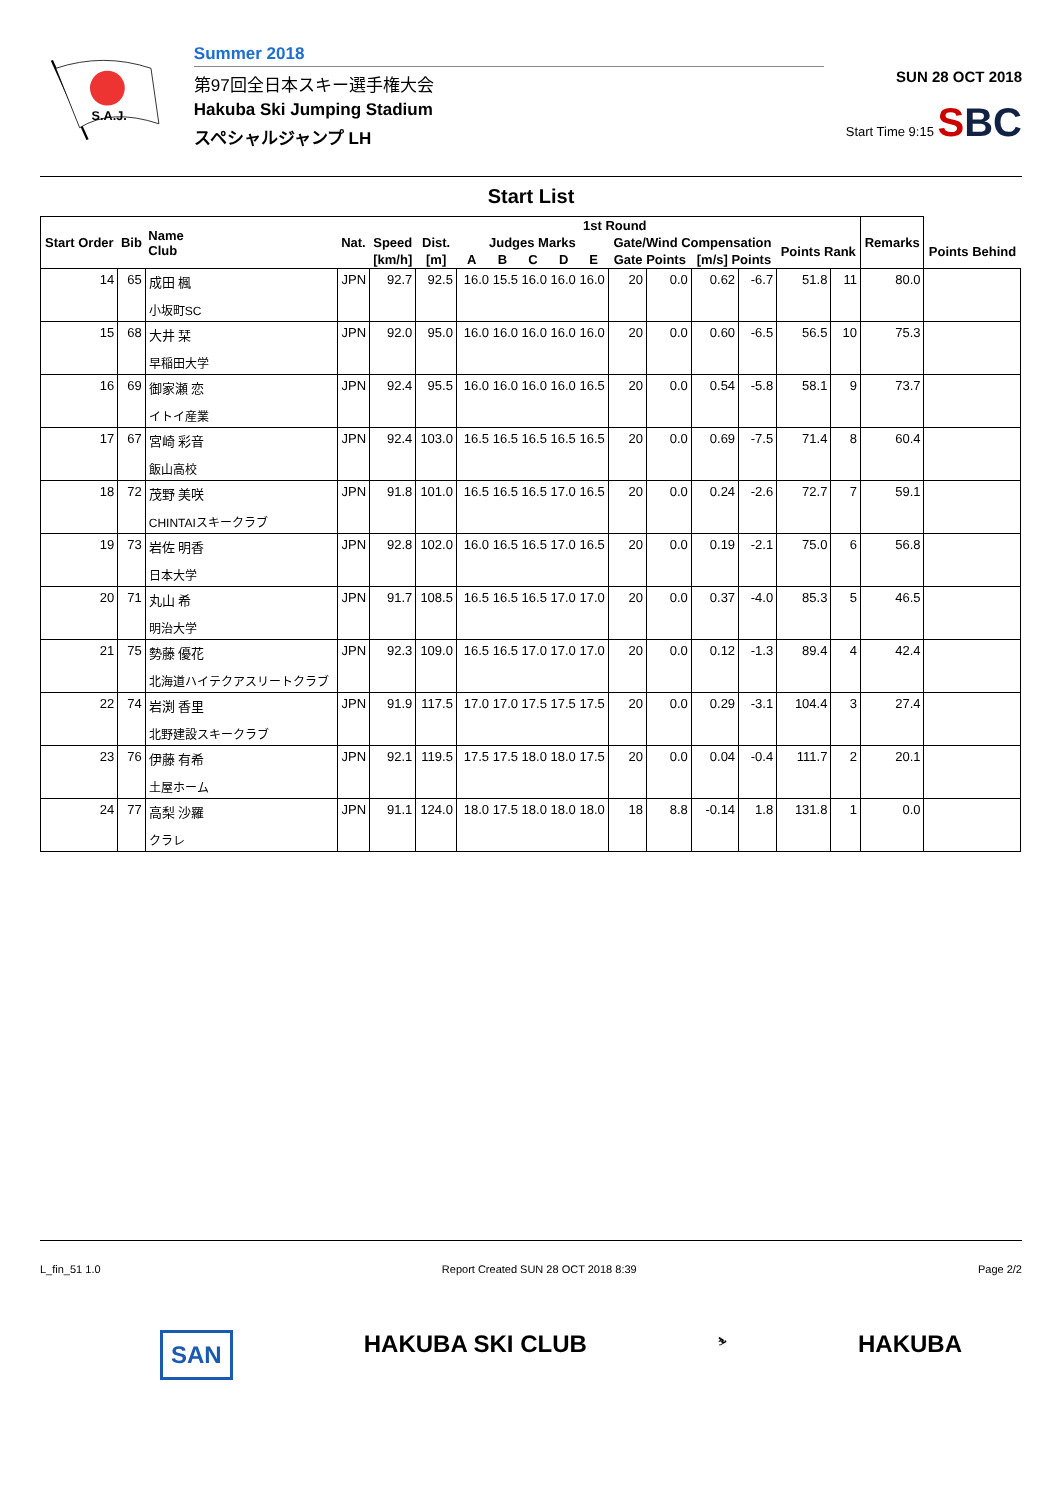S.A.J.
Summer 2018
第97回全日本スキー選手権大会
Hakuba Ski Jumping Stadium
スペシャルジャンプ LH
SUN 28 OCT 2018
Start Time 9:15 SBC
Start List
| Start Order | Bib | Name Club | Nat. | 1st Round | | | | | | | | | | | | | Remarks | |
| --- | --- | --- | --- | --- | --- | --- | --- | --- | --- | --- | --- | --- | --- | --- | --- | --- | --- | --- |
| | | | | Speed | Dist. | Judges Marks | | | | | Gate/Wind Compensation | | | | Points Rank | | | Points Behind |
| | | | | [km/h] | [m] | A | B | C | D | E | Gate Points | | [m/s] Points | | | | | |
| 14 | 65 | 成田 楓 小坂町SC | JPN | 92.7 | 92.5 | 16.0 15.5 16.0 16.0 16.0 | | | | | 20 | 0.0 | 0.62 | -6.7 | 51.8 | 11 | 80.0 | |
| 15 | 68 | 大井 栞 早稲田大学 | JPN | 92.0 | 95.0 | 16.0 16.0 16.0 16.0 16.0 | | | | | 20 | 0.0 | 0.60 | -6.5 | 56.5 | 10 | 75.3 | |
| 16 | 69 | 御家瀬 恋 イトイ産業 | JPN | 92.4 | 95.5 | 16.0 16.0 16.0 16.0 16.5 | | | | | 20 | 0.0 | 0.54 | -5.8 | 58.1 | 9 | 73.7 | |
| 17 | 67 | 宮崎 彩音 飯山高校 | JPN | 92.4 | 103.0 | 16.5 16.5 16.5 16.5 16.5 | | | | | 20 | 0.0 | 0.69 | -7.5 | 71.4 | 8 | 60.4 | |
| 18 | 72 | 茂野 美咲 CHINTAIスキークラブ | JPN | 91.8 | 101.0 | 16.5 16.5 16.5 17.0 16.5 | | | | | 20 | 0.0 | 0.24 | -2.6 | 72.7 | 7 | 59.1 | |
| 19 | 73 | 岩佐 明香 日本大学 | JPN | 92.8 | 102.0 | 16.0 16.5 16.5 17.0 16.5 | | | | | 20 | 0.0 | 0.19 | -2.1 | 75.0 | 6 | 56.8 | |
| 20 | 71 | 丸山 希 明治大学 | JPN | 91.7 | 108.5 | 16.5 16.5 16.5 17.0 17.0 | | | | | 20 | 0.0 | 0.37 | -4.0 | 85.3 | 5 | 46.5 | |
| 21 | 75 | 勢藤 優花 北海道ハイテクアスリートクラブ | JPN | 92.3 | 109.0 | 16.5 16.5 17.0 17.0 17.0 | | | | | 20 | 0.0 | 0.12 | -1.3 | 89.4 | 4 | 42.4 | |
| 22 | 74 | 岩渕 香里 北野建設スキークラブ | JPN | 91.9 | 117.5 | 17.0 17.0 17.5 17.5 17.5 | | | | | 20 | 0.0 | 0.29 | -3.1 | 104.4 | 3 | 27.4 | |
| 23 | 76 | 伊藤 有希 土屋ホーム | JPN | 92.1 | 119.5 | 17.5 17.5 18.0 18.0 17.5 | | | | | 20 | 0.0 | 0.04 | -0.4 | 111.7 | 2 | 20.1 | |
| 24 | 77 | 高梨 沙羅 クラレ | JPN | 91.1 | 124.0 | 18.0 17.5 18.0 18.0 18.0 | | | | | 18 | 8.8 | -0.14 | 1.8 | 131.8 | 1 | 0.0 | |
L_fin_51 1.0 Report Created SUN 28 OCT 2018 8:39 Page 2/2
SAN HAKUBA SKI CLUB ⛷ HAKUBA